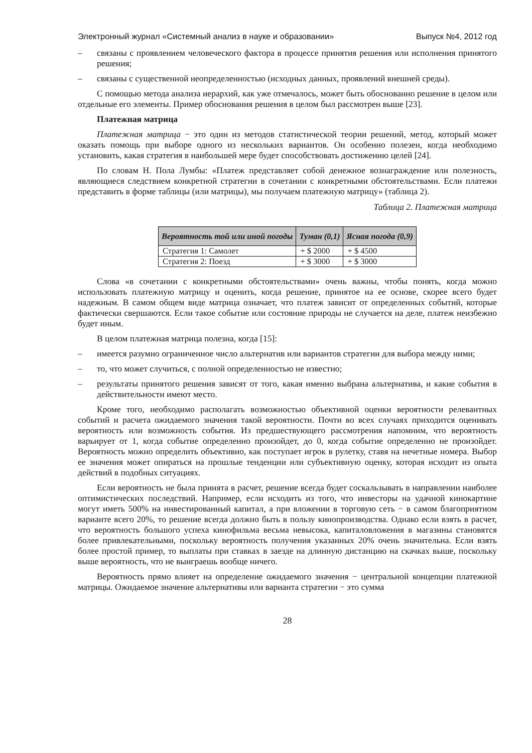Электронный журнал «Системный анализ в науке и образовании» Выпуск №4, 2012 год
– связаны с проявлением человеческого фактора в процессе принятия решения или исполнения принятого решения;
– связаны с существенной неопределенностью (исходных данных, проявлений внешней среды).
С помощью метода анализа иерархий, как уже отмечалось, может быть обоснованно решение в целом или отдельные его элементы. Пример обоснования решения в целом был рассмотрен выше [23].
Платежная матрица
Платежная матрица − это один из методов статистической теории решений, метод, который может оказать помощь при выборе одного из нескольких вариантов. Он особенно полезен, когда необходимо установить, какая стратегия в наибольшей мере будет способствовать достижению целей [24].
По словам Н. Пола Лумбы: «Платеж представляет собой денежное вознаграждение или полезность, являющиеся следствием конкретной стратегии в сочетании с конкретными обстоятельствами. Если платежи представить в форме таблицы (или матрицы), мы получаем платежную матрицу» (таблица 2).
Таблица 2. Платежная матрица
| Вероятность той или иной погоды | Туман (0,1) | Ясная погода (0,9) |
| --- | --- | --- |
| Стратегия 1: Самолет | + $ 2000 | + $ 4500 |
| Стратегия 2: Поезд | + $ 3000 | + $ 3000 |
Слова «в сочетании с конкретными обстоятельствами» очень важны, чтобы понять, когда можно использовать платежную матрицу и оценить, когда решение, принятое на ее основе, скорее всего будет надежным. В самом общем виде матрица означает, что платеж зависит от определенных событий, которые фактически свершаются. Если такое событие или состояние природы не случается на деле, платеж неизбежно будет иным.
В целом платежная матрица полезна, когда [15]:
– имеется разумно ограниченное число альтернатив или вариантов стратегии для выбора между ними;
– то, что может случиться, с полной определенностью не известно;
– результаты принятого решения зависят от того, какая именно выбрана альтернатива, и какие события в действительности имеют место.
Кроме того, необходимо располагать возможностью объективной оценки вероятности релевантных событий и расчета ожидаемого значения такой вероятности. Почти во всех случаях приходится оценивать вероятность или возможность события. Из предшествующего рассмотрения напомним, что вероятность варьирует от 1, когда событие определенно произойдет, до 0, когда событие определенно не произойдет. Вероятность можно определить объективно, как поступает игрок в рулетку, ставя на нечетные номера. Выбор ее значения может опираться на прошлые тенденции или субъективную оценку, которая исходит из опыта действий в подобных ситуациях.
Если вероятность не была принята в расчет, решение всегда будет соскальзывать в направлении наиболее оптимистических последствий. Например, если исходить из того, что инвесторы на удачной кинокартине могут иметь 500% на инвестированный капитал, а при вложении в торговую сеть − в самом благоприятном варианте всего 20%, то решение всегда должно быть в пользу кинопроизводства. Однако если взять в расчет, что вероятность большого успеха кинофильма весьма невысока, капиталовложения в магазины становятся более привлекательными, поскольку вероятность получения указанных 20% очень значительна. Если взять более простой пример, то выплаты при ставках в заезде на длинную дистанцию на скачках выше, поскольку выше вероятность, что не выиграешь вообще ничего.
Вероятность прямо влияет на определение ожидаемого значения − центральной концепции платежной матрицы. Ожидаемое значение альтернативы или варианта стратегии − это сумма
28